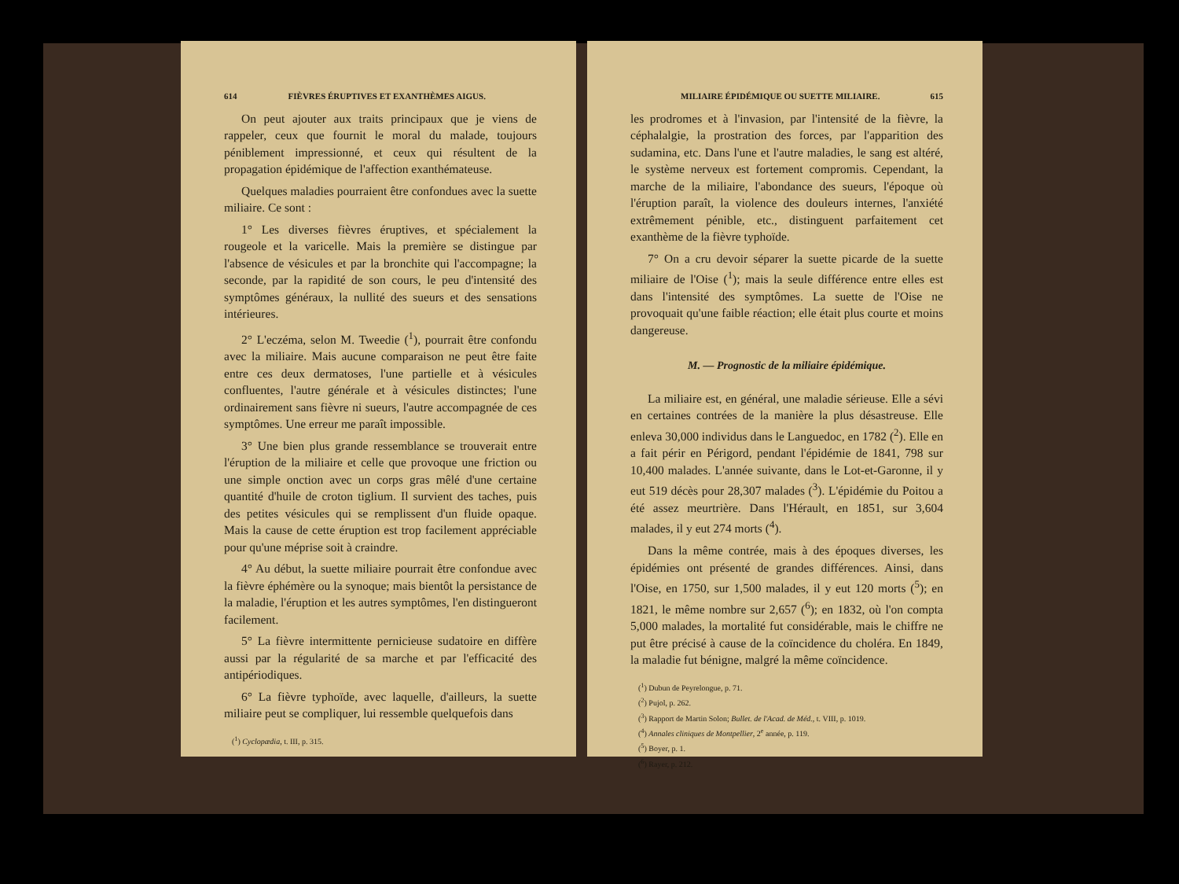614 FIÈVRES ÉRUPTIVES ET EXANTHÈMES AIGUS.
On peut ajouter aux traits principaux que je viens de rappeler, ceux que fournit le moral du malade, toujours péniblement impressionné, et ceux qui résultent de la propagation épidémique de l'affection exanthémateuse.
Quelques maladies pourraient être confondues avec la suette miliaire. Ce sont :
1° Les diverses fièvres éruptives, et spécialement la rougeole et la varicelle. Mais la première se distingue par l'absence de vésicules et par la bronchite qui l'accompagne; la seconde, par la rapidité de son cours, le peu d'intensité des symptômes généraux, la nullité des sueurs et des sensations intérieures.
2° L'eczéma, selon M. Tweedie (<sup>1</sup>), pourrait être confondu avec la miliaire. Mais aucune comparaison ne peut être faite entre ces deux dermatoses, l'une partielle et à vésicules confluentes, l'autre générale et à vésicules distinctes; l'une ordinairement sans fièvre ni sueurs, l'autre accompagnée de ces symptômes. Une erreur me paraît impossible.
3° Une bien plus grande ressemblance se trouverait entre l'éruption de la miliaire et celle que provoque une friction ou une simple onction avec un corps gras mêlé d'une certaine quantité d'huile de croton tiglium. Il survient des taches, puis des petites vésicules qui se remplissent d'un fluide opaque. Mais la cause de cette éruption est trop facilement appréciable pour qu'une méprise soit à craindre.
4° Au début, la suette miliaire pourrait être confondue avec la fièvre éphémère ou la synoque; mais bientôt la persistance de la maladie, l'éruption et les autres symptômes, l'en distingueront facilement.
5° La fièvre intermittente pernicieuse sudatoire en diffère aussi par la régularité de sa marche et par l'efficacité des antipériodiques.
6° La fièvre typhoïde, avec laquelle, d'ailleurs, la suette miliaire peut se compliquer, lui ressemble quelquefois dans
(<sup>1</sup>) Cyclopædia, t. III, p. 315.
MILIAIRE ÉPIDÉMIQUE OU SUETTE MILIAIRE. 615
les prodromes et à l'invasion, par l'intensité de la fièvre, la céphalalgie, la prostration des forces, par l'apparition des sudamina, etc. Dans l'une et l'autre maladies, le sang est altéré, le système nerveux est fortement compromis. Cependant, la marche de la miliaire, l'abondance des sueurs, l'époque où l'éruption paraît, la violence des douleurs internes, l'anxiété extrêmement pénible, etc., distinguent parfaitement cet exanthème de la fièvre typhoïde.
7° On a cru devoir séparer la suette picarde de la suette miliaire de l'Oise (<sup>1</sup>); mais la seule différence entre elles est dans l'intensité des symptômes. La suette de l'Oise ne provoquait qu'une faible réaction; elle était plus courte et moins dangereuse.
M. — Prognostic de la miliaire épidémique.
La miliaire est, en général, une maladie sérieuse. Elle a sévi en certaines contrées de la manière la plus désastreuse. Elle enleva 30,000 individus dans le Languedoc, en 1782 (<sup>2</sup>). Elle en a fait périr en Périgord, pendant l'épidémie de 1841, 798 sur 10,400 malades. L'année suivante, dans le Lot-et-Garonne, il y eut 519 décès pour 28,307 malades (<sup>3</sup>). L'épidémie du Poitou a été assez meurtrière. Dans l'Hérault, en 1851, sur 3,604 malades, il y eut 274 morts (<sup>4</sup>).
Dans la même contrée, mais à des époques diverses, les épidémies ont présenté de grandes différences. Ainsi, dans l'Oise, en 1750, sur 1,500 malades, il y eut 120 morts (<sup>5</sup>); en 1821, le même nombre sur 2,657 (<sup>6</sup>); en 1832, où l'on compta 5,000 malades, la mortalité fut considérable, mais le chiffre ne put être précisé à cause de la coïncidence du choléra. En 1849, la maladie fut bénigne, malgré la même coïncidence.
(<sup>1</sup>) Dubun de Peyrelongue, p. 71.
(<sup>2</sup>) Pujol, p. 262.
(<sup>3</sup>) Rapport de Martin Solon; Bullet. de l'Acad. de Méd., t. VIII, p. 1019.
(<sup>4</sup>) Annales cliniques de Montpellier, 2<sup>e</sup> année, p. 119.
(<sup>5</sup>) Boyer, p. 1.
(<sup>6</sup>) Rayer, p. 212.